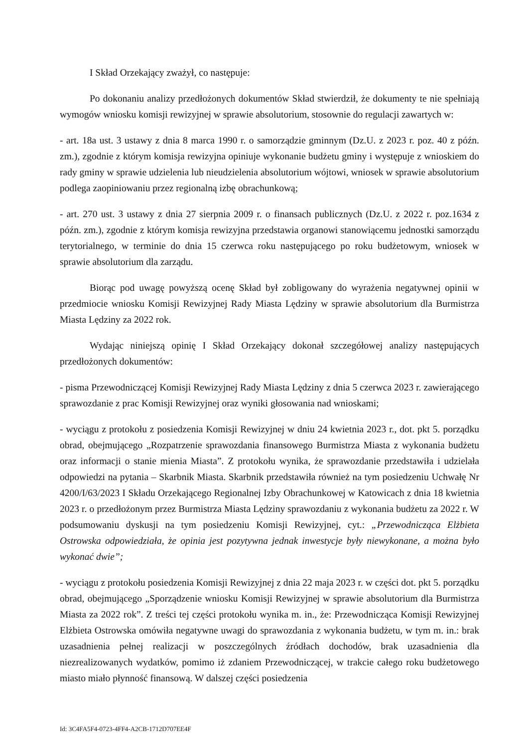I Skład Orzekający zważył, co następuje:
Po dokonaniu analizy przedłożonych dokumentów Skład stwierdził, że dokumenty te nie spełniają wymogów wniosku komisji rewizyjnej w sprawie absolutorium, stosownie do regulacji zawartych w:
- art. 18a ust. 3 ustawy z dnia 8 marca 1990 r. o samorządzie gminnym (Dz.U. z 2023 r. poz. 40 z późn. zm.), zgodnie z którym komisja rewizyjna opiniuje wykonanie budżetu gminy i występuje z wnioskiem do rady gminy w sprawie udzielenia lub nieudzielenia absolutorium wójtowi, wniosek w sprawie absolutorium podlega zaopiniowaniu przez regionalną izbę obrachunkową;
- art. 270 ust. 3 ustawy z dnia 27 sierpnia 2009 r. o finansach publicznych (Dz.U. z 2022 r. poz.1634 z późn. zm.), zgodnie z którym komisja rewizyjna przedstawia organowi stanowiącemu jednostki samorządu terytorialnego, w terminie do dnia 15 czerwca roku następującego po roku budżetowym, wniosek w sprawie absolutorium dla zarządu.
Biorąc pod uwagę powyższą ocenę Skład był zobligowany do wyrażenia negatywnej opinii w przedmiocie wniosku Komisji Rewizyjnej Rady Miasta Lędziny w sprawie absolutorium dla Burmistrza Miasta Lędziny za 2022 rok.
Wydając niniejszą opinię I Skład Orzekający dokonał szczegółowej analizy następujących przedłożonych dokumentów:
- pisma Przewodniczącej Komisji Rewizyjnej Rady Miasta Lędziny z dnia 5 czerwca 2023 r. zawierającego sprawozdanie z prac Komisji Rewizyjnej oraz wyniki głosowania nad wnioskami;
- wyciągu z protokołu z posiedzenia Komisji Rewizyjnej w dniu 24 kwietnia 2023 r., dot. pkt 5. porządku obrad, obejmującego „Rozpatrzenie sprawozdania finansowego Burmistrza Miasta z wykonania budżetu oraz informacji o stanie mienia Miasta”. Z protokołu wynika, że sprawozdanie przedstawiła i udzielała odpowiedzi na pytania – Skarbnik Miasta. Skarbnik przedstawiła również na tym posiedzeniu Uchwałę Nr 4200/I/63/2023 I Składu Orzekającego Regionalnej Izby Obrachunkowej w Katowicach z dnia 18 kwietnia 2023 r. o przedłożonym przez Burmistrza Miasta Lędziny sprawozdaniu z wykonania budżetu za 2022 r. W podsumowaniu dyskusji na tym posiedzeniu Komisji Rewizyjnej, cyt.: „Przewodnicząca Elżbieta Ostrowska odpowiedziała, że opinia jest pozytywna jednak inwestycje były niewykonane, a można było wykonać dwie”;
- wyciągu z protokołu posiedzenia Komisji Rewizyjnej z dnia 22 maja 2023 r. w części dot. pkt 5. porządku obrad, obejmującego „Sporządzenie wniosku Komisji Rewizyjnej w sprawie absolutorium dla Burmistrza Miasta za 2022 rok”. Z treści tej części protokołu wynika m. in., że: Przewodnicząca Komisji Rewizyjnej Elżbieta Ostrowska omówiła negatywne uwagi do sprawozdania z wykonania budżetu, w tym m. in.: brak uzasadnienia pełnej realizacji w poszczególnych źródłach dochodów, brak uzasadnienia dla niezrealizowanych wydatków, pomimo iż zdaniem Przewodniczącej, w trakcie całego roku budżetowego miasto miało płynność finansową. W dalszej części posiedzenia
Id: 3C4FA5F4-0723-4FF4-A2CB-1712D707EE4F